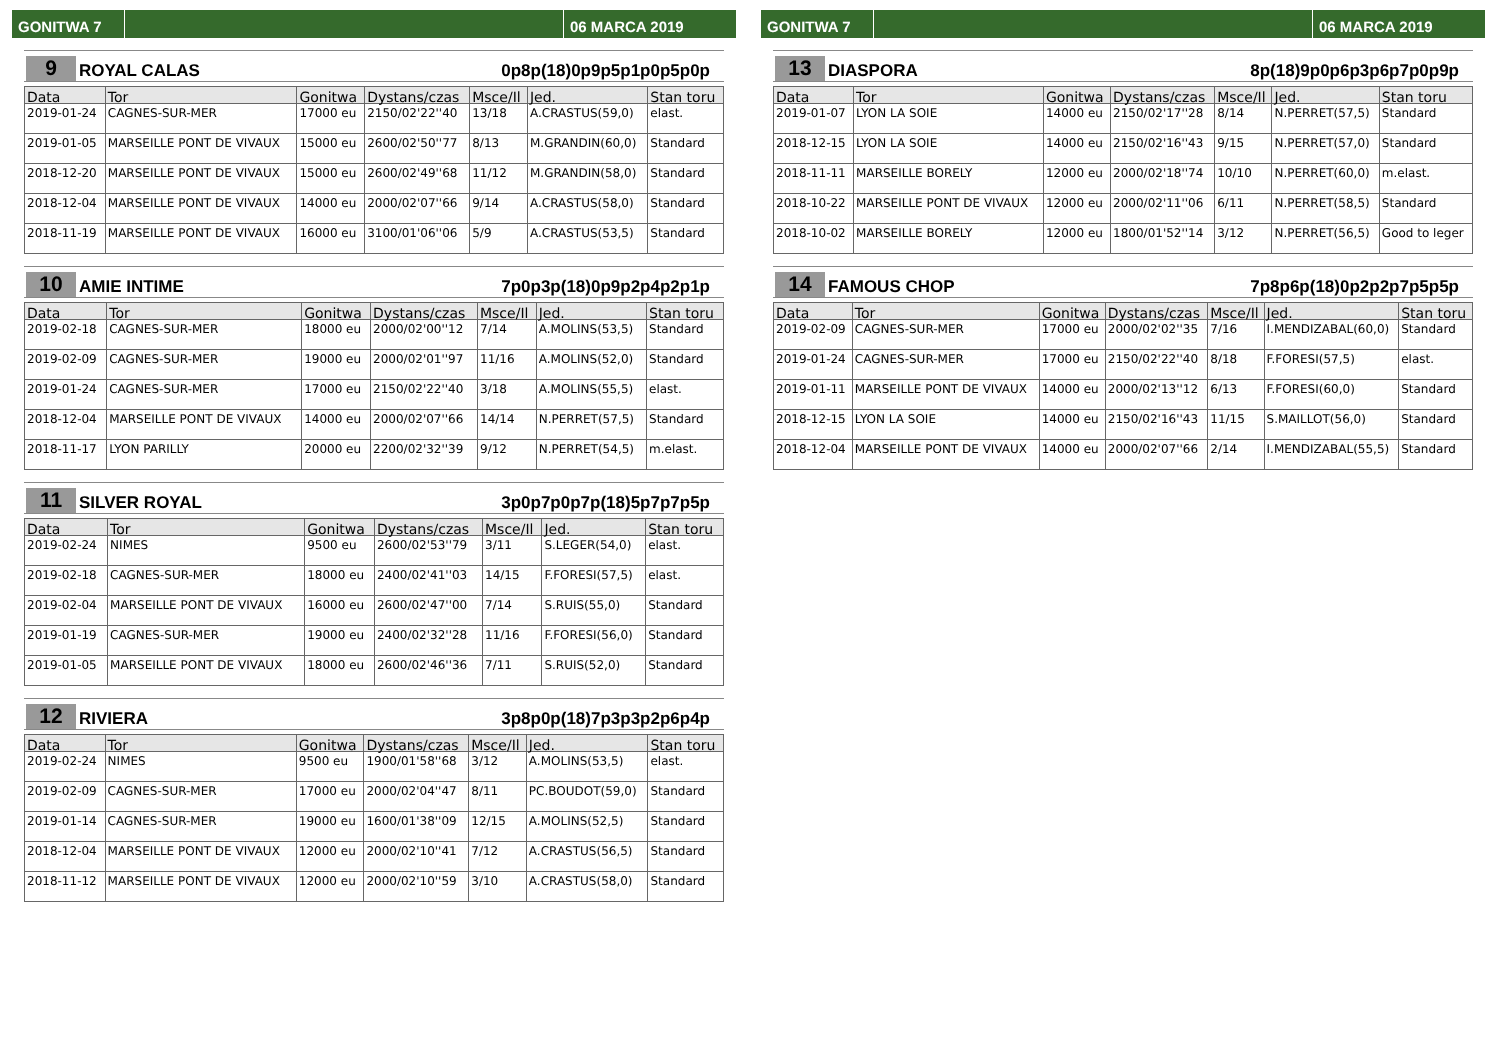GONITWA 7 06 MARCA 2019
9
ROYAL CALAS
0p8p(18)0p9p5p1p0p5p0p
| Data | Tor | Gonitwa | Dystans/czas | Msce/Il | Jed. | Stan toru |
| --- | --- | --- | --- | --- | --- | --- |
| 2019-01-24 | CAGNES-SUR-MER | 17000 eu | 2150/02'22''40 | 13/18 | A.CRASTUS(59,0) | elast. |
| 2019-01-05 | MARSEILLE PONT DE VIVAUX | 15000 eu | 2600/02'50''77 | 8/13 | M.GRANDIN(60,0) | Standard |
| 2018-12-20 | MARSEILLE PONT DE VIVAUX | 15000 eu | 2600/02'49''68 | 11/12 | M.GRANDIN(58,0) | Standard |
| 2018-12-04 | MARSEILLE PONT DE VIVAUX | 14000 eu | 2000/02'07''66 | 9/14 | A.CRASTUS(58,0) | Standard |
| 2018-11-19 | MARSEILLE PONT DE VIVAUX | 16000 eu | 3100/01'06''06 | 5/9 | A.CRASTUS(53,5) | Standard |
10
AMIE INTIME
7p0p3p(18)0p9p2p4p2p1p
| Data | Tor | Gonitwa | Dystans/czas | Msce/Il | Jed. | Stan toru |
| --- | --- | --- | --- | --- | --- | --- |
| 2019-02-18 | CAGNES-SUR-MER | 18000 eu | 2000/02'00''12 | 7/14 | A.MOLINS(53,5) | Standard |
| 2019-02-09 | CAGNES-SUR-MER | 19000 eu | 2000/02'01''97 | 11/16 | A.MOLINS(52,0) | Standard |
| 2019-01-24 | CAGNES-SUR-MER | 17000 eu | 2150/02'22''40 | 3/18 | A.MOLINS(55,5) | elast. |
| 2018-12-04 | MARSEILLE PONT DE VIVAUX | 14000 eu | 2000/02'07''66 | 14/14 | N.PERRET(57,5) | Standard |
| 2018-11-17 | LYON PARILLY | 20000 eu | 2200/02'32''39 | 9/12 | N.PERRET(54,5) | m.elast. |
11
SILVER ROYAL
3p0p7p0p7p(18)5p7p7p5p
| Data | Tor | Gonitwa | Dystans/czas | Msce/Il | Jed. | Stan toru |
| --- | --- | --- | --- | --- | --- | --- |
| 2019-02-24 | NIMES | 9500 eu | 2600/02'53''79 | 3/11 | S.LEGER(54,0) | elast. |
| 2019-02-18 | CAGNES-SUR-MER | 18000 eu | 2400/02'41''03 | 14/15 | F.FORESI(57,5) | elast. |
| 2019-02-04 | MARSEILLE PONT DE VIVAUX | 16000 eu | 2600/02'47''00 | 7/14 | S.RUIS(55,0) | Standard |
| 2019-01-19 | CAGNES-SUR-MER | 19000 eu | 2400/02'32''28 | 11/16 | F.FORESI(56,0) | Standard |
| 2019-01-05 | MARSEILLE PONT DE VIVAUX | 18000 eu | 2600/02'46''36 | 7/11 | S.RUIS(52,0) | Standard |
12
RIVIERA
3p8p0p(18)7p3p3p2p6p4p
| Data | Tor | Gonitwa | Dystans/czas | Msce/Il | Jed. | Stan toru |
| --- | --- | --- | --- | --- | --- | --- |
| 2019-02-24 | NIMES | 9500 eu | 1900/01'58''68 | 3/12 | A.MOLINS(53,5) | elast. |
| 2019-02-09 | CAGNES-SUR-MER | 17000 eu | 2000/02'04''47 | 8/11 | PC.BOUDOT(59,0) | Standard |
| 2019-01-14 | CAGNES-SUR-MER | 19000 eu | 1600/01'38''09 | 12/15 | A.MOLINS(52,5) | Standard |
| 2018-12-04 | MARSEILLE PONT DE VIVAUX | 12000 eu | 2000/02'10''41 | 7/12 | A.CRASTUS(56,5) | Standard |
| 2018-11-12 | MARSEILLE PONT DE VIVAUX | 12000 eu | 2000/02'10''59 | 3/10 | A.CRASTUS(58,0) | Standard |
GONITWA 7 06 MARCA 2019
13
DIASPORA
8p(18)9p0p6p3p6p7p0p9p
| Data | Tor | Gonitwa | Dystans/czas | Msce/Il | Jed. | Stan toru |
| --- | --- | --- | --- | --- | --- | --- |
| 2019-01-07 | LYON LA SOIE | 14000 eu | 2150/02'17''28 | 8/14 | N.PERRET(57,5) | Standard |
| 2018-12-15 | LYON LA SOIE | 14000 eu | 2150/02'16''43 | 9/15 | N.PERRET(57,0) | Standard |
| 2018-11-11 | MARSEILLE BORELY | 12000 eu | 2000/02'18''74 | 10/10 | N.PERRET(60,0) | m.elast. |
| 2018-10-22 | MARSEILLE PONT DE VIVAUX | 12000 eu | 2000/02'11''06 | 6/11 | N.PERRET(58,5) | Standard |
| 2018-10-02 | MARSEILLE BORELY | 12000 eu | 1800/01'52''14 | 3/12 | N.PERRET(56,5) | Good to leger |
14
FAMOUS CHOP
7p8p6p(18)0p2p2p7p5p5p
| Data | Tor | Gonitwa | Dystans/czas | Msce/Il | Jed. | Stan toru |
| --- | --- | --- | --- | --- | --- | --- |
| 2019-02-09 | CAGNES-SUR-MER | 17000 eu | 2000/02'02''35 | 7/16 | I.MENDIZABAL(60,0) | Standard |
| 2019-01-24 | CAGNES-SUR-MER | 17000 eu | 2150/02'22''40 | 8/18 | F.FORESI(57,5) | elast. |
| 2019-01-11 | MARSEILLE PONT DE VIVAUX | 14000 eu | 2000/02'13''12 | 6/13 | F.FORESI(60,0) | Standard |
| 2018-12-15 | LYON LA SOIE | 14000 eu | 2150/02'16''43 | 11/15 | S.MAILLOT(56,0) | Standard |
| 2018-12-04 | MARSEILLE PONT DE VIVAUX | 14000 eu | 2000/02'07''66 | 2/14 | I.MENDIZABAL(55,5) | Standard |